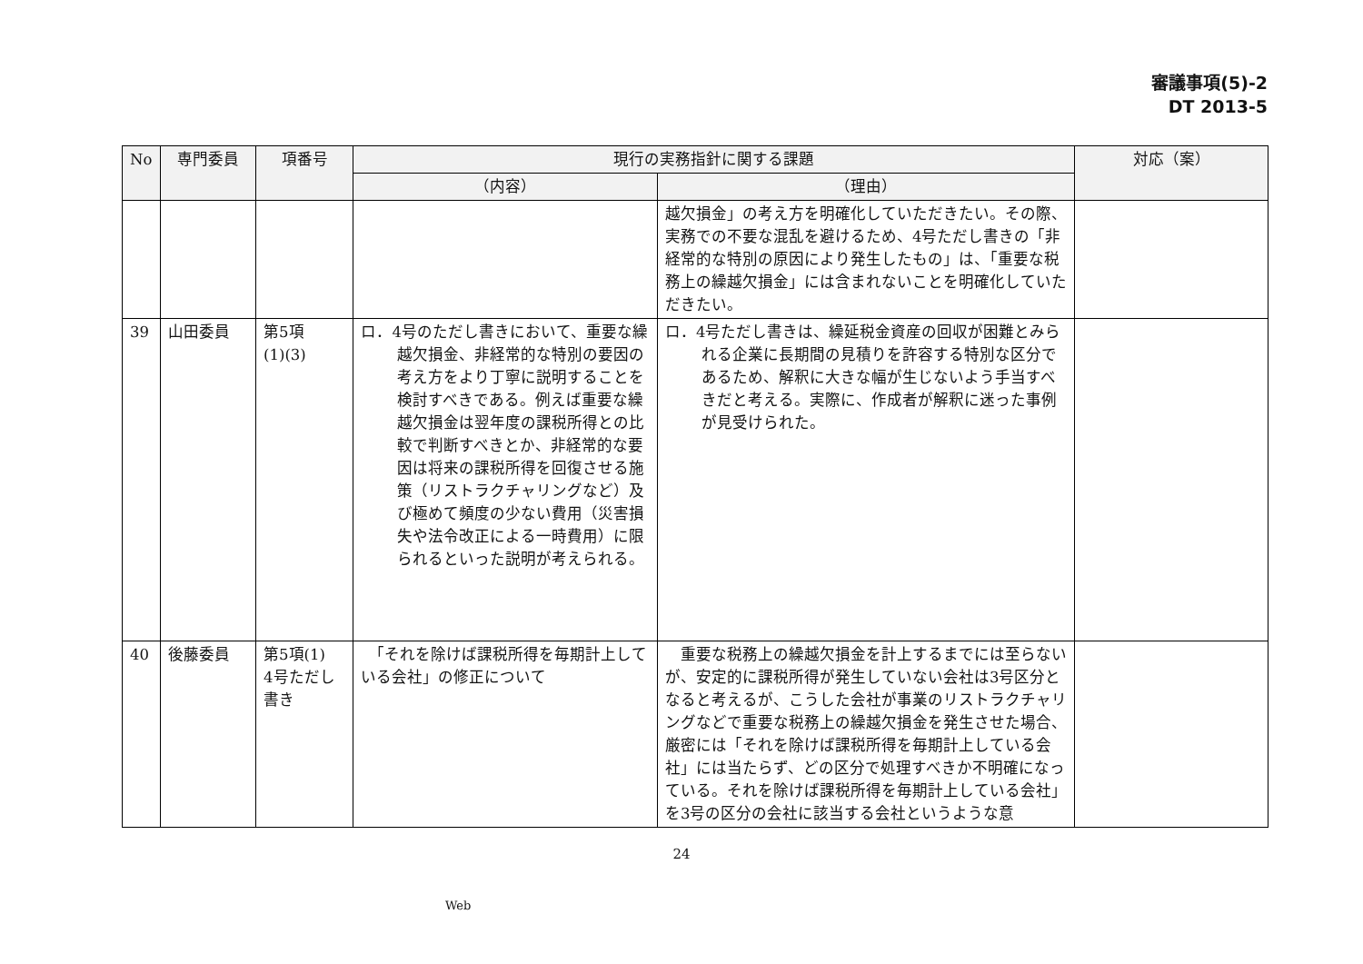審議事項(5)-2
DT 2013-5
| No | 専門委員 | 項番号 | 現行の実務指針に関する課題 | | 対応（案） |
| --- | --- | --- | --- | --- | --- |
| | | | （内容） | （理由） | |
| | | | | 越欠損金」の考え方を明確化していただきたい。その際、実務での不要な混乱を避けるため、4号ただし書きの「非経常的な特別の原因により発生したもの」は、「重要な税務上の繰越欠損金」には含まれないことを明確化していただきたい。 | |
| 39 | 山田委員 | 第5項 (1)(3) | ロ．4号のただし書きにおいて、重要な繰越欠損金、非経常的な特別の要因の考え方をより丁寧に説明することを検討すべきである。例えば重要な繰越欠損金は翌年度の課税所得との比較で判断すべきとか、非経常的な要因は将来の課税所得を回復させる施策（リストラクチャリングなど）及び極めて頻度の少ない費用（災害損失や法令改正による一時費用）に限られるといった説明が考えられる。 | ロ．4号ただし書きは、繰延税金資産の回収が困難とみられる企業に長期間の見積りを許容する特別な区分であるため、解釈に大きな幅が生じないよう手当すべきだと考える。実際に、作成者が解釈に迷った事例が見受けられた。 | |
| 40 | 後藤委員 | 第5項(1) 4号ただし書き | 「それを除けば課税所得を毎期計上している会社」の修正について | 重要な税務上の繰越欠損金を計上するまでには至らないが、安定的に課税所得が発生していない会社は3号区分となると考えるが、こうした会社が事業のリストラクチャリングなどで重要な税務上の繰越欠損金を発生させた場合、厳密には「それを除けば課税所得を毎期計上している会社」には当たらず、どの区分で処理すべきか不明確になっている。それを除けば課税所得を毎期計上している会社」を3号の区分の会社に該当する会社というような意 | |
24
Web